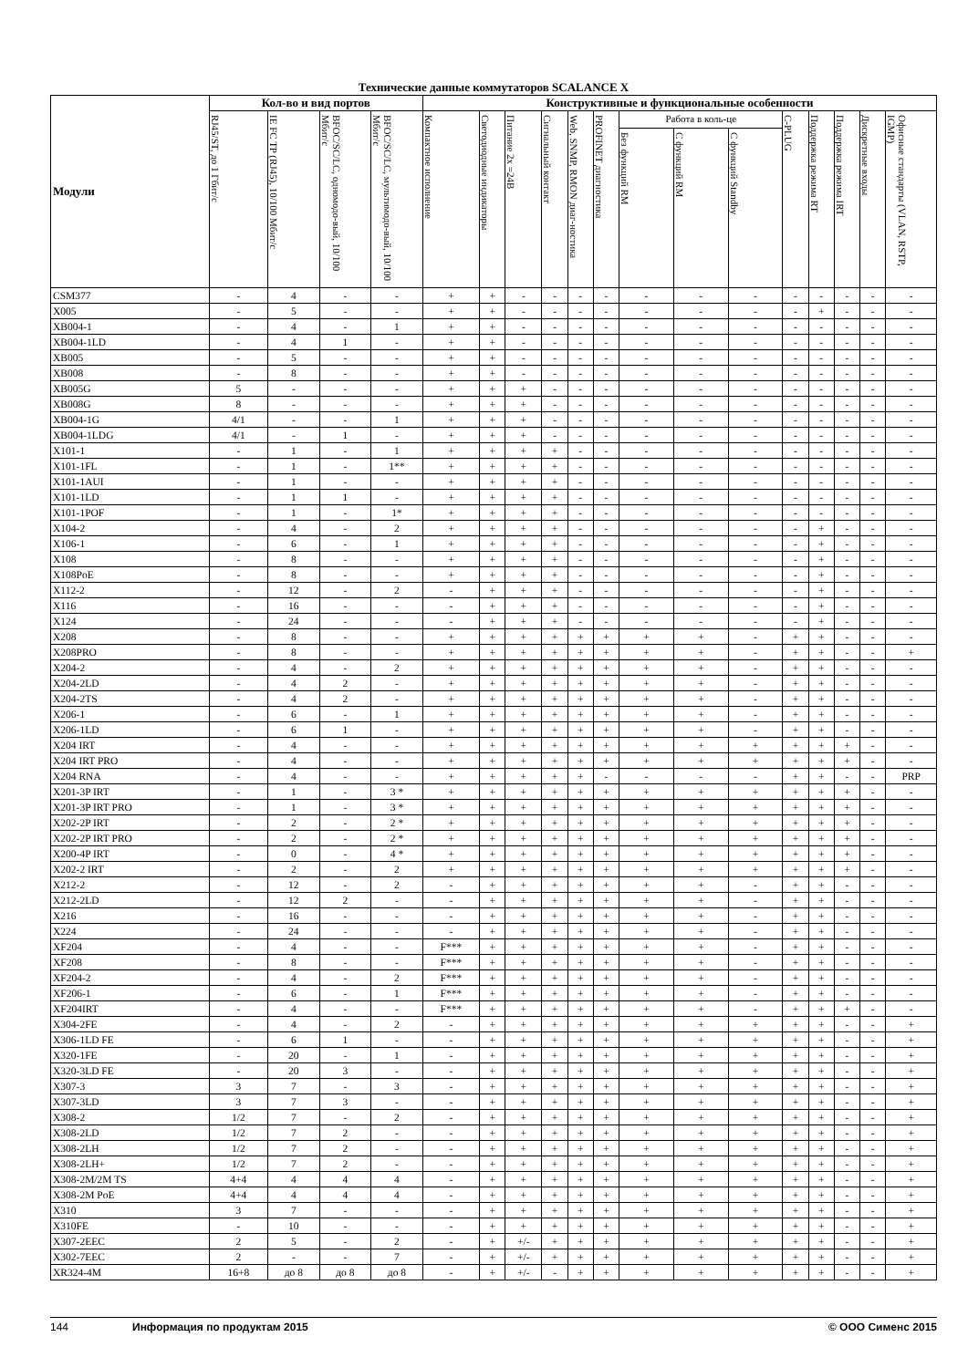Технические данные коммутаторов SCALANCE X
| Модули | Кол-во и вид портов | | | | Конструктивные и функциональные особенности | | | | | | | | | | | | | |
| --- | --- | --- | --- | --- | --- | --- | --- | --- | --- | --- | --- | --- | --- | --- | --- | --- | --- | --- |
| | RJ45/ST, до 1 Гбит/с | IE FC TP (RJ45), 10/100 Мбит/с | BFOC/SC/LC, одномодо-вый, 10/100 Мбит/с | BFOC/SC/LC, мультимодо-вый, 10/100 Мбит/с | Компактное исполнение | Светодиодные индикаторы | Питание 2x =24В | Сигнальный контакт | Web, SNMP, RMON диаг-ностика | PROFINET диагностика | Работа в коль-це | | | C-PLUG | Поддержка режима RT | Поддержка режима IRT | Дискретные входы | Офисные стандарты (VLAN, RSTP, IGMP) |
| | | | | | | | | | | | Без функций RM | С функций RM | С функций Standby | | | | | |
| CSM377 | - | 4 | - | - | + | + | - | - | - | - | - | - | - | - | - | - | - | - |
| X005 | - | 5 | - | - | + | + | - | - | - | - | - | - | - | - | + | - | - | - |
| XB004-1 | - | 4 | - | 1 | + | + | - | - | - | - | - | - | - | - | - | - | - | - |
| XB004-1LD | - | 4 | 1 | - | + | + | - | - | - | - | - | - | - | - | - | - | - | - |
| XB005 | - | 5 | - | - | + | + | - | - | - | - | - | - | - | - | - | - | - | - |
| XB008 | - | 8 | - | - | + | + | - | - | - | - | - | - | - | - | - | - | - | - |
| XB005G | 5 | - | - | - | + | + | + | - | - | - | - | - | - | - | - | - | - | - |
| XB008G | 8 | - | - | - | + | + | + | - | - | - | - | - | - | - | - | - | - | - |
| XB004-1G | 4/1 | - | - | 1 | + | + | + | - | - | - | - | - | - | - | - | - | - | - |
| XB004-1LDG | 4/1 | - | 1 | - | + | + | + | - | - | - | - | - | - | - | - | - | - | - |
| X101-1 | - | 1 | - | 1 | + | + | + | + | - | - | - | - | - | - | - | - | - | - |
| X101-1FL | - | 1 | - | 1** | + | + | + | + | - | - | - | - | - | - | - | - | - | - |
| X101-1AUI | - | 1 | - | - | + | + | + | + | - | - | - | - | - | - | - | - | - | - |
| X101-1LD | - | 1 | 1 | - | + | + | + | + | - | - | - | - | - | - | - | - | - | - |
| X101-1POF | - | 1 | - | 1* | + | + | + | + | - | - | - | - | - | - | - | - | - | - |
| X104-2 | - | 4 | - | 2 | + | + | + | + | - | - | - | - | - | - | + | - | - | - |
| X106-1 | - | 6 | - | 1 | + | + | + | + | - | - | - | - | - | - | + | - | - | - |
| X108 | - | 8 | - | - | + | + | + | + | - | - | - | - | - | - | + | - | - | - |
| X108PoE | - | 8 | - | - | + | + | + | + | - | - | - | - | - | - | + | - | - | - |
| X112-2 | - | 12 | - | 2 | - | + | + | + | - | - | - | - | - | - | + | - | - | - |
| X116 | - | 16 | - | - | - | + | + | + | - | - | - | - | - | - | + | - | - | - |
| X124 | - | 24 | - | - | - | + | + | + | - | - | - | - | - | - | + | - | - | - |
| X208 | - | 8 | - | - | + | + | + | + | + | + | + | + | - | + | + | - | - | - |
| X208PRO | - | 8 | - | - | + | + | + | + | + | + | + | + | - | + | + | - | - | + |
| X204-2 | - | 4 | - | 2 | + | + | + | + | + | + | + | + | - | + | + | - | - | - |
| X204-2LD | - | 4 | 2 | - | + | + | + | + | + | + | + | + | - | + | + | - | - | - |
| X204-2TS | - | 4 | 2 | - | + | + | + | + | + | + | + | + | - | + | + | - | - | - |
| X206-1 | - | 6 | - | 1 | + | + | + | + | + | + | + | + | - | + | + | - | - | - |
| X206-1LD | - | 6 | 1 | - | + | + | + | + | + | + | + | + | - | + | + | - | - | - |
| X204 IRT | - | 4 | - | - | + | + | + | + | + | + | + | + | + | + | + | + | - | - |
| X204 IRT PRO | - | 4 | - | - | + | + | + | + | + | + | + | + | + | + | + | + | - | - |
| X204 RNA | - | 4 | - | - | + | + | + | + | + | - | - | - | - | + | + | - | - | PRP |
| X201-3P IRT | - | 1 | - | 3 * | + | + | + | + | + | + | + | + | + | + | + | + | - | - |
| X201-3P IRT PRO | - | 1 | - | 3 * | + | + | + | + | + | + | + | + | + | + | + | + | - | - |
| X202-2P IRT | - | 2 | - | 2 * | + | + | + | + | + | + | + | + | + | + | + | + | - | - |
| X202-2P IRT PRO | - | 2 | - | 2 * | + | + | + | + | + | + | + | + | + | + | + | + | - | - |
| X200-4P IRT | - | 0 | - | 4 * | + | + | + | + | + | + | + | + | + | + | + | + | - | - |
| X202-2 IRT | - | 2 | - | 2 | + | + | + | + | + | + | + | + | + | + | + | + | - | - |
| X212-2 | - | 12 | - | 2 | - | + | + | + | + | + | + | + | - | + | + | - | - | - |
| X212-2LD | - | 12 | 2 | - | - | + | + | + | + | + | + | + | - | + | + | - | - | - |
| X216 | - | 16 | - | - | - | + | + | + | + | + | + | + | - | + | + | - | - | - |
| X224 | - | 24 | - | - | - | + | + | + | + | + | + | + | - | + | + | - | - | - |
| XF204 | - | 4 | - | - | F*** | + | + | + | + | + | + | + | - | + | + | - | - | - |
| XF208 | - | 8 | - | - | F*** | + | + | + | + | + | + | + | - | + | + | - | - | - |
| XF204-2 | - | 4 | - | 2 | F*** | + | + | + | + | + | + | + | - | + | + | - | - | - |
| XF206-1 | - | 6 | - | 1 | F*** | + | + | + | + | + | + | + | - | + | + | - | - | - |
| XF204IRT | - | 4 | - | - | F*** | + | + | + | + | + | + | + | - | + | + | + | - | - |
| X304-2FE | - | 4 | - | 2 | - | + | + | + | + | + | + | + | + | + | + | - | - | + |
| X306-1LD FE | - | 6 | 1 | - | - | + | + | + | + | + | + | + | + | + | + | - | - | + |
| X320-1FE | - | 20 | - | 1 | - | + | + | + | + | + | + | + | + | + | + | - | - | + |
| X320-3LD FE | - | 20 | 3 | - | - | + | + | + | + | + | + | + | + | + | + | - | - | + |
| X307-3 | 3 | 7 | - | 3 | - | + | + | + | + | + | + | + | + | + | + | - | - | + |
| X307-3LD | 3 | 7 | 3 | - | - | + | + | + | + | + | + | + | + | + | + | - | - | + |
| X308-2 | 1/2 | 7 | - | 2 | - | + | + | + | + | + | + | + | + | + | + | - | - | + |
| X308-2LD | 1/2 | 7 | 2 | - | - | + | + | + | + | + | + | + | + | + | + | - | - | + |
| X308-2LH | 1/2 | 7 | 2 | - | - | + | + | + | + | + | + | + | + | + | + | - | - | + |
| X308-2LH+ | 1/2 | 7 | 2 | - | - | + | + | + | + | + | + | + | + | + | + | - | - | + |
| X308-2M/2M TS | 4+4 | 4 | 4 | 4 | - | + | + | + | + | + | + | + | + | + | + | - | - | + |
| X308-2M PoE | 4+4 | 4 | 4 | 4 | - | + | + | + | + | + | + | + | + | + | + | - | - | + |
| X310 | 3 | 7 | - | - | - | + | + | + | + | + | + | + | + | + | + | - | - | + |
| X310FE | - | 10 | - | - | - | + | + | + | + | + | + | + | + | + | + | - | - | + |
| X307-2EEC | 2 | 5 | - | 2 | - | + | +/- | + | + | + | + | + | + | + | + | - | - | + |
| X302-7EEC | 2 | - | - | 7 | - | + | +/- | + | + | + | + | + | + | + | + | - | - | + |
| XR324-4M | 16+8 | до 8 | до 8 | до 8 | - | + | +/- | - | + | + | + | + | + | + | + | - | - | + |
144 Информация по продуктам 2015 © ООО Сименс 2015